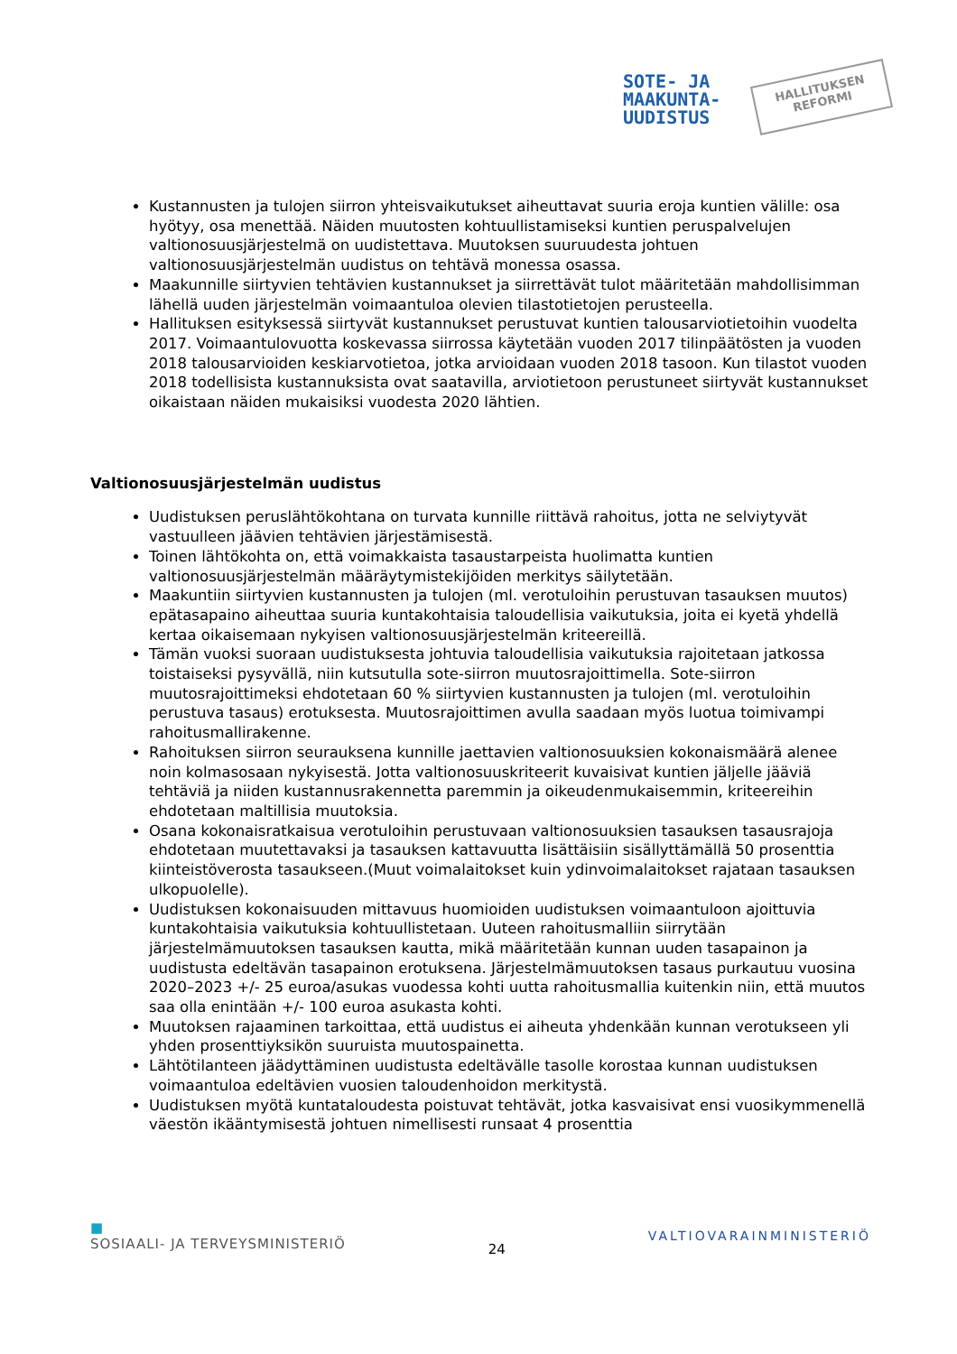SOTE- JA
MAAKUNTA-
UUDISTUS
HALLITUKSEN
REFORMI
Kustannusten ja tulojen siirron yhteisvaikutukset aiheuttavat suuria eroja kuntien välille: osa hyötyy, osa menettää. Näiden muutosten kohtuullistamiseksi kuntien peruspalvelujen valtionosuusjärjestelmä on uudistettava. Muutoksen suuruudesta johtuen valtionosuusjärjestelmän uudistus on tehtävä monessa osassa.
Maakunnille siirtyvien tehtävien kustannukset ja siirrettävät tulot määritetään mahdollisimman lähellä uuden järjestelmän voimaantuloa olevien tilastotietojen perusteella.
Hallituksen esityksessä siirtyvät kustannukset perustuvat kuntien talousarviotietoihin vuodelta 2017. Voimaantulovuotta koskevassa siirrossa käytetään vuoden 2017 tilinpäätösten ja vuoden 2018 talousarvioiden keskiarvotietoa, jotka arvioidaan vuoden 2018 tasoon. Kun tilastot vuoden 2018 todellisista kustannuksista ovat saatavilla, arviotietoon perustuneet siirtyvät kustannukset oikaistaan näiden mukaisiksi vuodesta 2020 lähtien.
Valtionosuusjärjestelmän uudistus
Uudistuksen peruslähtökohtana on turvata kunnille riittävä rahoitus, jotta ne selviytyvät vastuulleen jäävien tehtävien järjestämisestä.
Toinen lähtökohta on, että voimakkaista tasaustarpeista huolimatta kuntien valtionosuusjärjestelmän määräytymistekijöiden merkitys säilytetään.
Maakuntiin siirtyvien kustannusten ja tulojen (ml. verotuloihin perustuvan tasauksen muutos) epätasapaino aiheuttaa suuria kuntakohtaisia taloudellisia vaikutuksia, joita ei kyetä yhdellä kertaa oikaisemaan nykyisen valtionosuusjärjestelmän kriteereillä.
Tämän vuoksi suoraan uudistuksesta johtuvia taloudellisia vaikutuksia rajoitetaan jatkossa toistaiseksi pysyvällä, niin kutsutulla sote-siirron muutosrajoittimella. Sote-siirron muutosrajoittimeksi ehdotetaan 60 % siirtyvien kustannusten ja tulojen (ml. verotuloihin perustuva tasaus) erotuksesta. Muutosrajoittimen avulla saadaan myös luotua toimivampi rahoitusmallirakenne.
Rahoituksen siirron seurauksena kunnille jaettavien valtionosuuksien kokonaismäärä alenee noin kolmasosaan nykyisestä. Jotta valtionosuuskriteerit kuvaisivat kuntien jäljelle jääviä tehtäviä ja niiden kustannusrakennetta paremmin ja oikeudenmukaisemmin, kriteereihin ehdotetaan maltillisia muutoksia.
Osana kokonaisratkaisua verotuloihin perustuvaan valtionosuuksien tasauksen tasausrajoja ehdotetaan muutettavaksi ja tasauksen kattavuutta lisättäisiin sisällyttämällä 50 prosenttia kiinteistöverosta tasaukseen.(Muut voimalaitokset kuin ydinvoimalaitokset rajataan tasauksen ulkopuolelle).
Uudistuksen kokonaisuuden mittavuus huomioiden uudistuksen voimaantuloon ajoittuvia kuntakohtaisia vaikutuksia kohtuullistetaan. Uuteen rahoitusmalliin siirrytään järjestelmämuutoksen tasauksen kautta, mikä määritetään kunnan uuden tasapainon ja uudistusta edeltävän tasapainon erotuksena. Järjestelmämuutoksen tasaus purkautuu vuosina 2020–2023 +/- 25 euroa/asukas vuodessa kohti uutta rahoitusmallia kuitenkin niin, että muutos saa olla enintään +/- 100 euroa asukasta kohti.
Muutoksen rajaaminen tarkoittaa, että uudistus ei aiheuta yhdenkään kunnan verotukseen yli yhden prosenttiyksikön suuruista muutospainetta.
Lähtötilanteen jäädyttäminen uudistusta edeltävälle tasolle korostaa kunnan uudistuksen voimaantuloa edeltävien vuosien taloudenhoidon merkitystä.
Uudistuksen myötä kuntataloudesta poistuvat tehtävät, jotka kasvaisivat ensi vuosikymmenellä väestön ikääntymisestä johtuen nimellisesti runsaat 4 prosenttia
■
SOSIAALI- JA TERVEYSMINISTERIÖ
24
VALTIOVARAINMINISTERIÖ